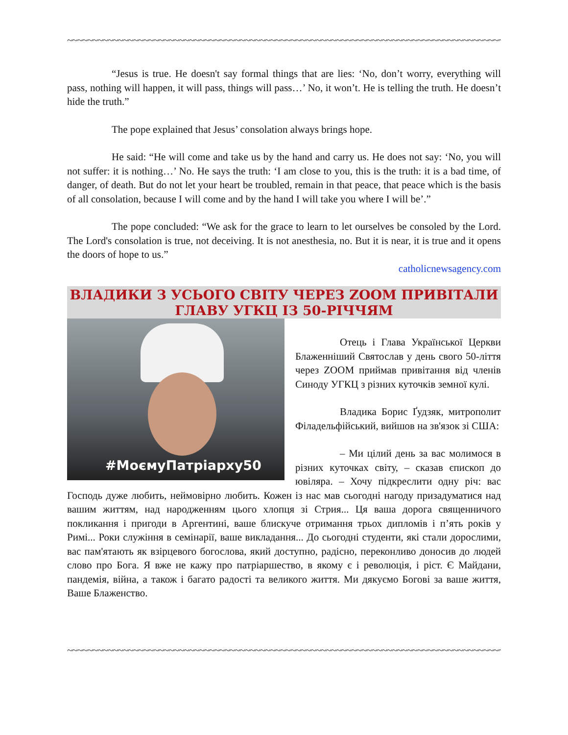~~~~~~~~~~~~~~~~~~~~~~~~~~~~~~~~~~~~~~~~~~~~~~~~~~~~~~~~~~~~~~~~~~~~~~~~~~~~~~~~~~~~~~~~~~~~~
“Jesus is true. He doesn't say formal things that are lies: ‘No, don’t worry, everything will pass, nothing will happen, it will pass, things will pass…’ No, it won’t. He is telling the truth. He doesn’t hide the truth.”
The pope explained that Jesus’ consolation always brings hope.
He said: “He will come and take us by the hand and carry us. He does not say: ‘No, you will not suffer: it is nothing…’ No. He says the truth: ‘I am close to you, this is the truth: it is a bad time, of danger, of death. But do not let your heart be troubled, remain in that peace, that peace which is the basis of all consolation, because I will come and by the hand I will take you where I will be’.”
The pope concluded: “We ask for the grace to learn to let ourselves be consoled by the Lord. The Lord's consolation is true, not deceiving. It is not anesthesia, no. But it is near, it is true and it opens the doors of hope to us.”
catholicnewsagency.com
ВЛАДИКИ З УСЬОГО СВІТУ ЧЕРЕЗ ZOOM ПРИВІТАЛИ ГЛАВУ УГКЦ ІЗ 50-РІЧЧЯМ
#МоємуПатріарху50
Отець і Глава Української Церкви Блаженніший Святослав у день свого 50-ліття через ZOOM приймав привітання від членів Синоду УГКЦ з різних куточків земної кулі.
Владика Борис Ґудзяк, митрополит Філадельфійський, вийшов на зв'язок зі США:
– Ми цілий день за вас молимося в різних куточках світу, – сказав єпископ до ювіляра. – Хочу підкреслити одну річ: вас Господь дуже любить, неймовірно любить. Кожен із нас мав сьогодні нагоду призадуматися над вашим життям, над народженням цього хлопця зі Стрия... Ця ваша дорога священничого покликання і пригоди в Аргентині, ваше блискуче отримання трьох дипломів і п’ять років у Римі... Роки служіння в семінарії, ваше викладання... До сьогодні студенти, які стали дорослими, вас пам'ятають як взірцевого богослова, який доступно, радісно, переконливо доносив до людей слово про Бога. Я вже не кажу про патріаршество, в якому є і революція, і ріст. Є Майдани, пандемія, війна, а також і багато радості та великого життя. Ми дякуємо Богові за ваше життя, Ваше Блаженство.
~~~~~~~~~~~~~~~~~~~~~~~~~~~~~~~~~~~~~~~~~~~~~~~~~~~~~~~~~~~~~~~~~~~~~~~~~~~~~~~~~~~~~~~~~~~~~